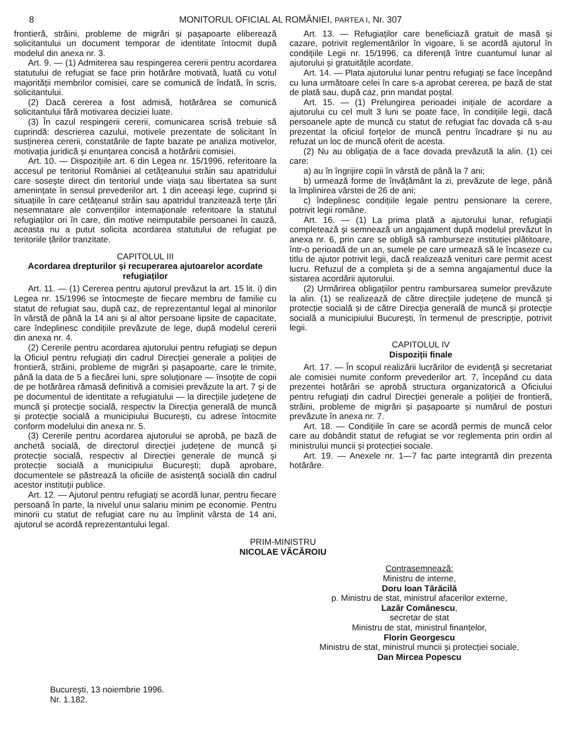8 MONITORUL OFICIAL AL ROMÂNIEI, PARTEA I, Nr. 307
frontieră, străini, probleme de migrări și pașapoarte eliberează solicitantului un document temporar de identitate întocmit după modelul din anexa nr. 3.
Art. 9. — (1) Admiterea sau respingerea cererii pentru acordarea statutului de refugiat se face prin hotărâre motivată, luată cu votul majorității membrilor comisiei, care se comunică de îndată, în scris, solicitantului.
(2) Dacă cererea a fost admisă, hotărârea se comunică solicitantului fără motivarea deciziei luate.
(3) În cazul respingerii cererii, comunicarea scrisă trebuie să cuprindă: descrierea cazului, motivele prezentate de solicitant în susținerea cererii, constatările de fapte bazate pe analiza motivelor, motivația juridică și enunțarea concisă a hotărârii comisiei.
Art. 10. — Dispozițiile art. 6 din Legea nr. 15/1996, referitoare la accesul pe teritoriul României al cetățeanului străin sau apatridului care sosește direct din teritoriul unde viața sau libertatea sa sunt amenințate în sensul prevederilor art. 1 din aceeași lege, cuprind și situațiile în care cetățeanul străin sau apatridul tranzitează terțe țări nesemnatare ale convențiilor internaționale referitoare la statutul refugiaților ori în care, din motive neimputabile persoanei în cauză, aceasta nu a putut solicita acordarea statutului de refugiat pe teritoriile țărilor tranzitate.
CAPITOLUL III
Acordarea drepturilor și recuperarea ajutoarelor acordate refugiaților
Art. 11. — (1) Cererea pentru ajutorul prevăzut la art. 15 lit. i) din Legea nr. 15/1996 se întocmește de fiecare membru de familie cu statut de refugiat sau, după caz, de reprezentantul legal al minorilor în vârstă de până la 14 ani și al altor persoane lipsite de capacitate, care îndeplinesc condițiile prevăzute de lege, după modelul cererii din anexa nr. 4.
(2) Cererile pentru acordarea ajutorului pentru refugiați se depun la Oficiul pentru refugiați din cadrul Direcției generale a poliției de frontieră, străini, probleme de migrări și pașapoarte, care le trimite, până la data de 5 a fiecărei luni, spre soluționare — însoțite de copii de pe hotărârea rămasă definitivă a comisiei prevăzute la art. 7 și de pe documentul de identitate a refugiatului — la direcțiile județene de muncă și protecție socială, respectiv la Direcția generală de muncă și protecție socială a municipiului București, cu adrese întocmite conform modelului din anexa nr. 5.
(3) Cererile pentru acordarea ajutorului se aprobă, pe bază de anchetă socială, de directorul direcției județene de muncă și protecție socială, respectiv al Direcției generale de muncă și protecție socială a municipiului București; după aprobare, documentele se păstrează la oficiile de asistență socială din cadrul acestor instituții publice.
Art. 12. — Ajutorul pentru refugiați se acordă lunar, pentru fiecare persoană în parte, la nivelul unui salariu minim pe economie. Pentru minorii cu statut de refugiat care nu au împlinit vârsta de 14 ani, ajutorul se acordă reprezentantului legal.
Art. 13. — Refugiaților care beneficiază gratuit de masă și cazare, potrivit reglementărilor în vigoare, li se acordă ajutorul în condițiile Legii nr. 15/1996, ca diferență între cuantumul lunar al ajutorului și gratuitățile acordate.
Art. 14. — Plata ajutorului lunar pentru refugiați se face începând cu luna următoare celei în care s-a aprobat cererea, pe bază de stat de plată sau, după caz, prin mandat poștal.
Art. 15. — (1) Prelungirea perioadei inițiale de acordare a ajutorului cu cel mult 3 luni se poate face, în condițiile legii, dacă persoanele apte de muncă cu statut de refugiat fac dovada că s-au prezentat la oficiul forțelor de muncă pentru încadrare și nu au refuzat un loc de muncă oferit de acesta.
(2) Nu au obligația de a face dovada prevăzută la alin. (1) cei care:
a) au în îngrijire copii în vârstă de până la 7 ani;
b) urmează forme de învățământ la zi, prevăzute de lege, până la împlinirea vârstei de 26 de ani;
c) îndeplinesc condițiile legale pentru pensionare la cerere, potrivit legii române.
Art. 16. — (1) La prima plată a ajutorului lunar, refugiații completează și semnează un angajament după modelul prevăzut în anexa nr. 6, prin care se obligă să ramburseze instituției plătitoare, într-o perioadă de un an, sumele pe care urmează să le încaseze cu titlu de ajutor potrivit legii, dacă realizează venituri care permit acest lucru. Refuzul de a completa și de a semna angajamentul duce la sistarea acordării ajutorului.
(2) Urmărirea obligațiilor pentru rambursarea sumelor prevăzute la alin. (1) se realizează de către direcțiile județene de muncă și protecție socială și de către Direcția generală de muncă și protecție socială a municipiului București, în termenul de prescripție, potrivit legii.
CAPITOLUL IV
Dispoziții finale
Art. 17. — În scopul realizării lucrărilor de evidență și secretariat ale comisiei numite conform prevederilor art. 7, începând cu data prezentei hotărâri se aprobă structura organizatorică a Oficiului pentru refugiați din cadrul Direcției generale a poliției de frontieră, străini, probleme de migrări și pașapoarte și numărul de posturi prevăzute în anexa nr. 7.
Art. 18. — Condițiile în care se acordă permis de muncă celor care au dobândit statut de refugiat se vor reglementa prin ordin al ministrului muncii și protecției sociale.
Art. 19. — Anexele nr. 1—7 fac parte integrantă din prezenta hotărâre.
PRIM-MINISTRU
NICOLAE VĂCĂROIU
Contrasemnează:
Ministru de interne,
Doru Ioan Tărăcilă
p. Ministru de stat, ministrul afacerilor externe,
Lazăr Comănescu,
secretar de stat
Ministru de stat, ministrul finanțelor,
Florin Georgescu
Ministru de stat, ministrul muncii și protecției sociale,
Dan Mircea Popescu
București, 13 noiembrie 1996.
Nr. 1.182.